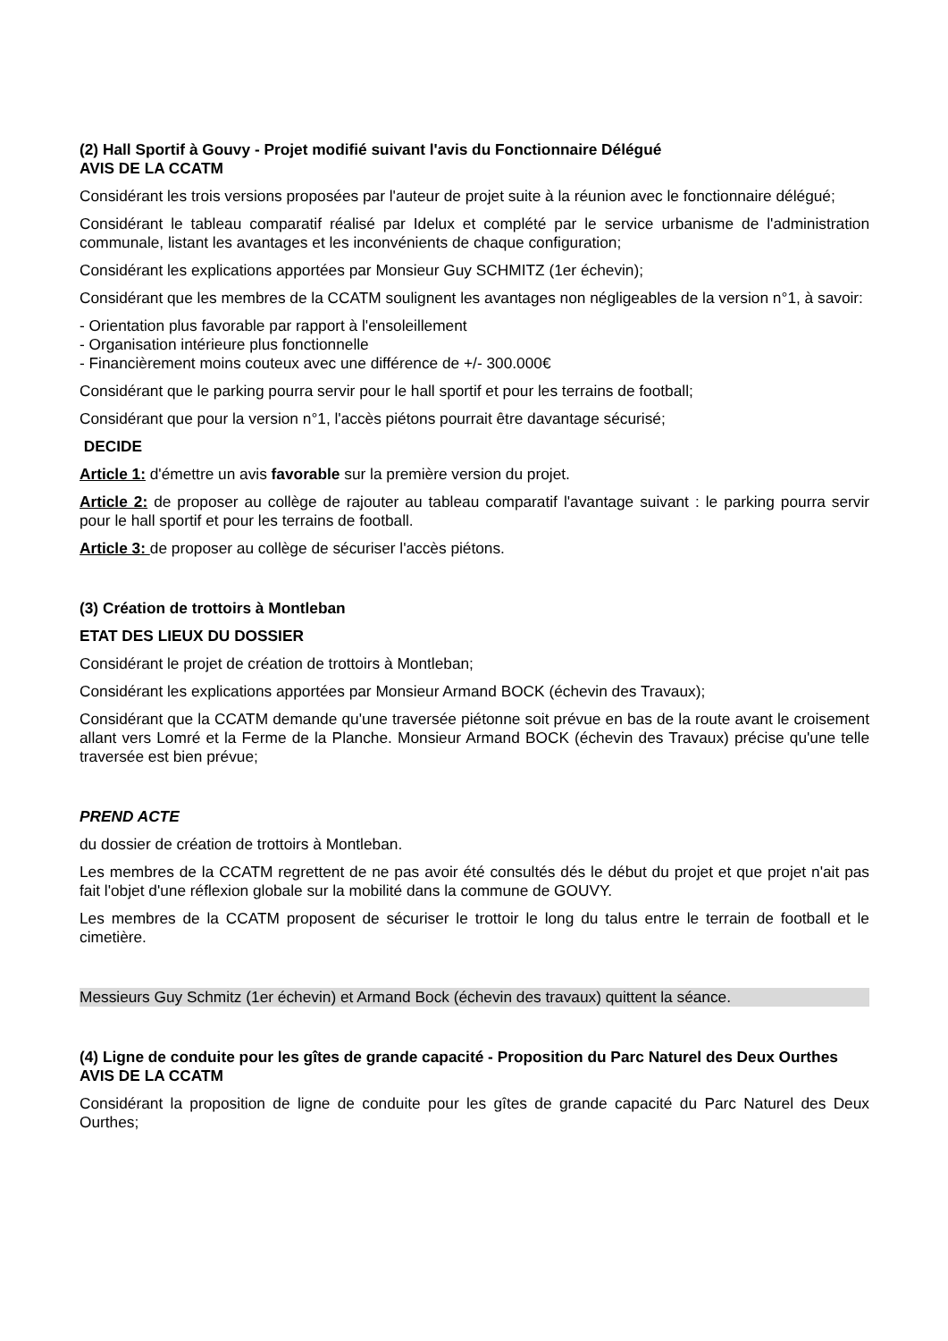(2) Hall Sportif à Gouvy - Projet modifié suivant l'avis du Fonctionnaire Délégué
AVIS DE LA CCATM
Considérant les trois versions proposées par l'auteur de projet suite à la réunion avec le fonctionnaire délégué;
Considérant le tableau comparatif réalisé par Idelux et complété par le service urbanisme de l'administration communale, listant les avantages et les inconvénients de chaque configuration;
Considérant les explications apportées par Monsieur Guy SCHMITZ (1er échevin);
Considérant que les membres de la CCATM soulignent les avantages non négligeables de la version n°1, à savoir:
- Orientation plus favorable par rapport à l'ensoleillement
- Organisation intérieure plus fonctionnelle
- Financièrement moins couteux avec une différence de +/- 300.000€
Considérant que le parking pourra servir pour le hall sportif et pour les terrains de football;
Considérant que pour la version n°1, l'accès piétons pourrait être davantage sécurisé;
DECIDE
Article 1: d'émettre un avis favorable sur la première version du projet.
Article 2: de proposer au collège de rajouter au tableau comparatif l'avantage suivant : le parking pourra servir pour le hall sportif et pour les terrains de football.
Article 3: de proposer au collège de sécuriser l'accès piétons.
(3) Création de trottoirs à Montleban
ETAT DES LIEUX DU DOSSIER
Considérant le projet de création de trottoirs à Montleban;
Considérant les explications apportées par Monsieur Armand BOCK (échevin des Travaux);
Considérant que la CCATM demande qu'une traversée piétonne soit prévue en bas de la route avant le croisement allant vers Lomré et la Ferme de la Planche. Monsieur Armand BOCK (échevin des Travaux) précise qu'une telle traversée est bien prévue;
PREND ACTE
du dossier de création de trottoirs à Montleban.
Les membres de la CCATM regrettent de ne pas avoir été consultés dés le début du projet et que projet n'ait pas fait l'objet d'une réflexion globale sur la mobilité dans la commune de GOUVY.
Les membres de la CCATM proposent de sécuriser le trottoir le long du talus entre le terrain de football et le cimetière.
Messieurs Guy Schmitz (1er échevin) et Armand Bock (échevin des travaux) quittent la séance.
(4) Ligne de conduite pour les gîtes de grande capacité - Proposition du Parc Naturel des Deux Ourthes
AVIS DE LA CCATM
Considérant la proposition de ligne de conduite pour les gîtes de grande capacité du Parc Naturel des Deux Ourthes;